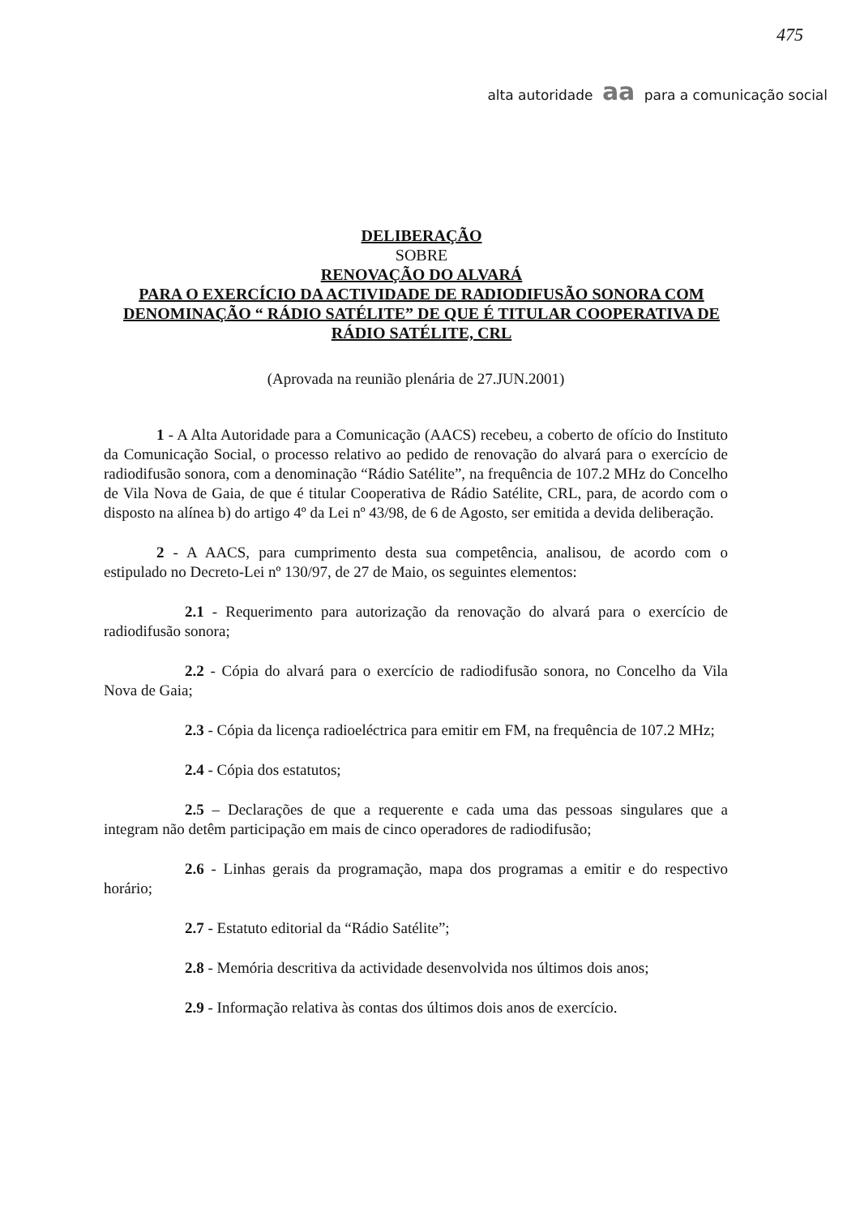475
alta autoridade aa para a comunicação social
DELIBERAÇÃO
SOBRE
RENOVAÇÃO DO ALVARÁ
PARA O EXERCÍCIO DA ACTIVIDADE DE RADIODIFUSÃO SONORA COM DENOMINAÇÃO “ RÁDIO SATÉLITE” DE QUE É TITULAR COOPERATIVA DE RÁDIO SATÉLITE, CRL
(Aprovada na reunião plenária de 27.JUN.2001)
1 - A Alta Autoridade para a Comunicação (AACS) recebeu, a coberto de ofício do Instituto da Comunicação Social, o processo relativo ao pedido de renovação do alvará para o exercício de radiodifusão sonora, com a denominação “Rádio Satélite”, na frequência de 107.2 MHz do Concelho de Vila Nova de Gaia, de que é titular Cooperativa de Rádio Satélite, CRL, para, de acordo com o disposto na alínea b) do artigo 4º da Lei nº 43/98, de 6 de Agosto, ser emitida a devida deliberação.
2 - A AACS, para cumprimento desta sua competência, analisou, de acordo com o estipulado no Decreto-Lei nº 130/97, de 27 de Maio, os seguintes elementos:
2.1 - Requerimento para autorização da renovação do alvará para o exercício de radiodifusão sonora;
2.2 - Cópia do alvará para o exercício de radiodifusão sonora, no Concelho da Vila Nova de Gaia;
2.3 - Cópia da licença radioeléctrica para emitir em FM, na frequência de 107.2 MHz;
2.4 - Cópia dos estatutos;
2.5 – Declarações de que a requerente e cada uma das pessoas singulares que a integram não detêm participação em mais de cinco operadores de radiodifusão;
2.6 - Linhas gerais da programação, mapa dos programas a emitir e do respectivo horário;
2.7 - Estatuto editorial da “Rádio Satélite”;
2.8 - Memória descritiva da actividade desenvolvida nos últimos dois anos;
2.9 - Informação relativa às contas dos últimos dois anos de exercício.